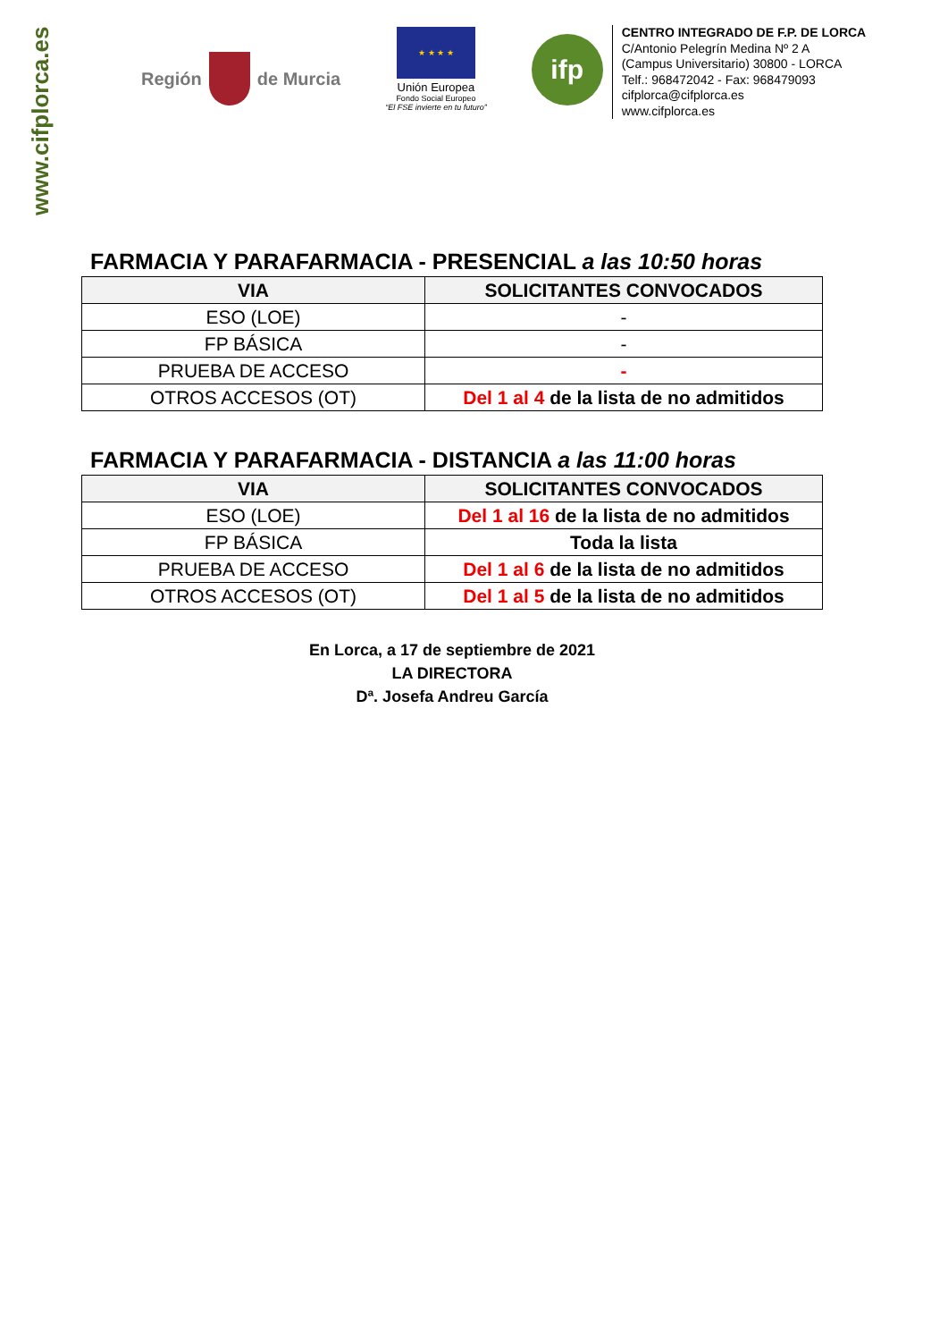www.cifplorca.es
Región
de Murcia
★ ★ ★ ★
Unión Europea
Fondo Social Europeo
“El FSE invierte en tu futuro”
ifp
CENTRO INTEGRADO DE F.P. DE LORCA
C/Antonio Pelegrín Medina Nº 2 A
(Campus Universitario) 30800 - LORCA
Telf.: 968472042 - Fax: 968479093
cifplorca@cifplorca.es
www.cifplorca.es
FARMACIA Y PARAFARMACIA - PRESENCIAL a las 10:50 horas
| VIA | SOLICITANTES CONVOCADOS |
| --- | --- |
| ESO (LOE) | - |
| FP BÁSICA | - |
| PRUEBA DE ACCESO | - |
| OTROS ACCESOS (OT) | Del 1 al 4 de la lista de no admitidos |
FARMACIA Y PARAFARMACIA - DISTANCIA a las 11:00 horas
| VIA | SOLICITANTES CONVOCADOS |
| --- | --- |
| ESO (LOE) | Del 1 al 16 de la lista de no admitidos |
| FP BÁSICA | Toda la lista |
| PRUEBA DE ACCESO | Del 1 al 6 de la lista de no admitidos |
| OTROS ACCESOS (OT) | Del 1 al 5 de la lista de no admitidos |
En Lorca, a 17 de septiembre de 2021
LA DIRECTORA
Dª. Josefa Andreu García